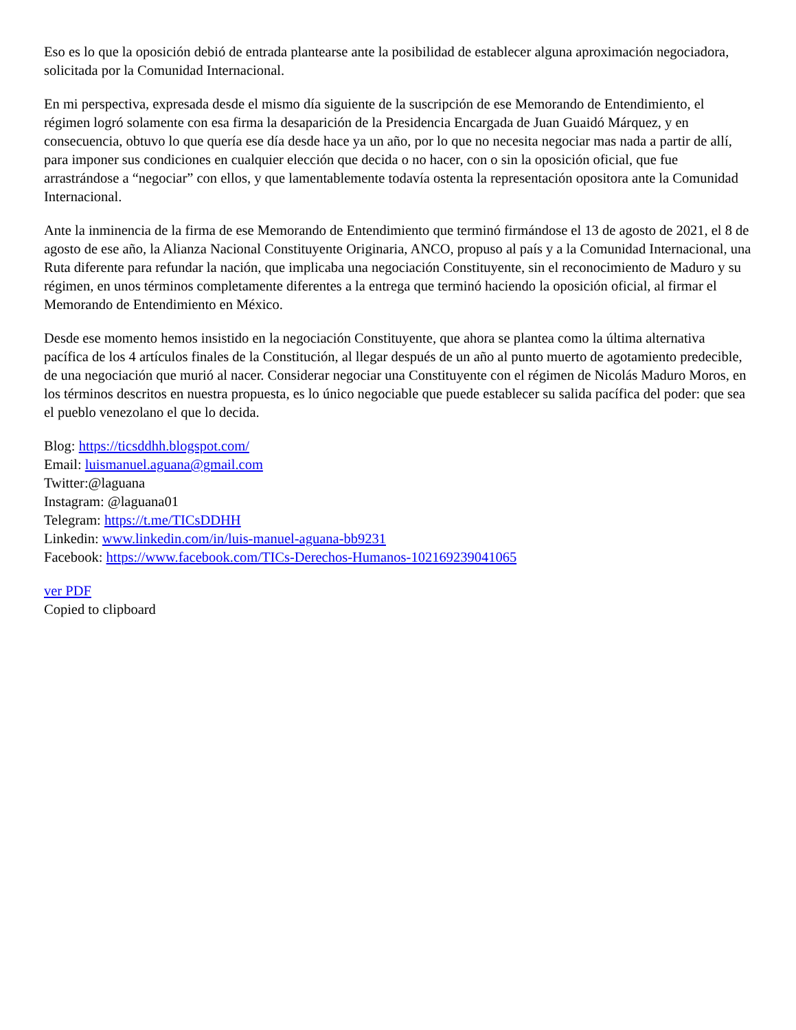Eso es lo que la oposición debió de entrada plantearse ante la posibilidad de establecer alguna aproximación negociadora, solicitada por la Comunidad Internacional.
En mi perspectiva, expresada desde el mismo día siguiente de la suscripción de ese Memorando de Entendimiento, el régimen logró solamente con esa firma la desaparición de la Presidencia Encargada de Juan Guaidó Márquez, y en consecuencia, obtuvo lo que quería ese día desde hace ya un año, por lo que no necesita negociar mas nada a partir de allí, para imponer sus condiciones en cualquier elección que decida o no hacer, con o sin la oposición oficial, que fue arrastrándose a “negociar” con ellos, y que lamentablemente todavía ostenta la representación opositora ante la Comunidad Internacional.
Ante la inminencia de la firma de ese Memorando de Entendimiento que terminó firmándose el 13 de agosto de 2021, el 8 de agosto de ese año, la Alianza Nacional Constituyente Originaria, ANCO, propuso al país y a la Comunidad Internacional, una Ruta diferente para refundar la nación, que implicaba una negociación Constituyente, sin el reconocimiento de Maduro y su régimen, en unos términos completamente diferentes a la entrega que terminó haciendo la oposición oficial, al firmar el Memorando de Entendimiento en México.
Desde ese momento hemos insistido en la negociación Constituyente, que ahora se plantea como la última alternativa pacífica de los 4 artículos finales de la Constitución, al llegar después de un año al punto muerto de agotamiento predecible, de una negociación que murió al nacer. Considerar negociar una Constituyente con el régimen de Nicolás Maduro Moros, en los términos descritos en nuestra propuesta, es lo único negociable que puede establecer su salida pacífica del poder: que sea el pueblo venezolano el que lo decida.
Blog: https://ticsddhh.blogspot.com/
Email: luismanuel.aguana@gmail.com
Twitter:@laguana
Instagram: @laguana01
Telegram: https://t.me/TICsDDHH
Linkedin: www.linkedin.com/in/luis-manuel-aguana-bb9231
Facebook: https://www.facebook.com/TICs-Derechos-Humanos-102169239041065
ver PDF
Copied to clipboard